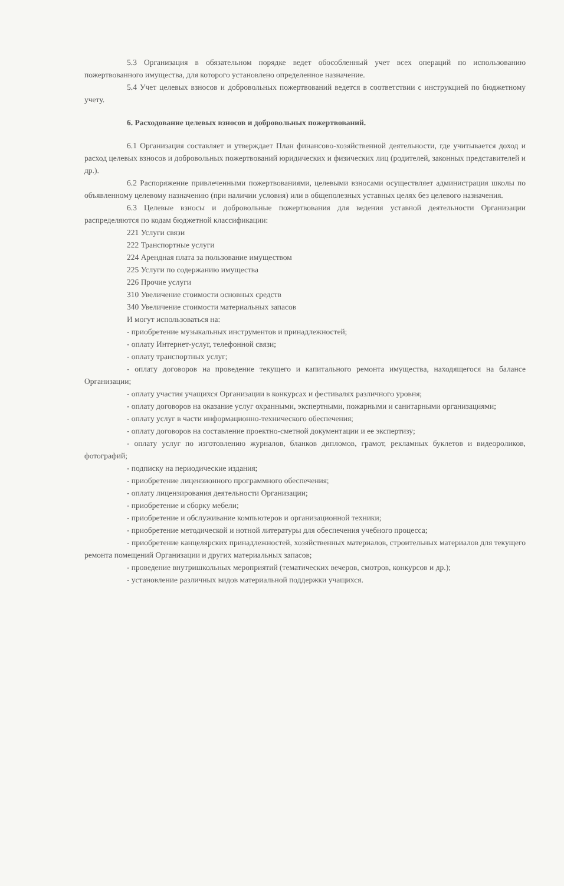5.3 Организация в обязательном порядке ведет обособленный учет всех операций по использованию пожертвованного имущества, для которого установлено определенное назначение.
5.4 Учет целевых взносов и добровольных пожертвований ведется в соответствии с инструкцией по бюджетному учету.
6. Расходование целевых взносов и добровольных пожертвований.
6.1 Организация составляет и утверждает План финансово-хозяйственной деятельности, где учитывается доход и расход целевых взносов и добровольных пожертвований юридических и физических лиц (родителей, законных представителей и др.).
6.2 Распоряжение привлеченными пожертвованиями, целевыми взносами осуществляет администрация школы по объявленному целевому назначению (при наличии условия) или в общеполезных уставных целях без целевого назначения.
6.3 Целевые взносы и добровольные пожертвования для ведения уставной деятельности Организации распределяются по кодам бюджетной классификации:
221 Услуги связи
222 Транспортные услуги
224 Арендная плата за пользование имуществом
225 Услуги по содержанию имущества
226 Прочие услуги
310 Увеличение стоимости основных средств
340 Увеличение стоимости материальных запасов
И могут использоваться на:
- приобретение музыкальных инструментов и принадлежностей;
- оплату Интернет-услуг, телефонной связи;
- оплату транспортных услуг;
- оплату договоров на проведение текущего и капитального ремонта имущества, находящегося на балансе Организации;
- оплату участия учащихся Организации в конкурсах и фестивалях различного уровня;
- оплату договоров на оказание услуг охранными, экспертными, пожарными и санитарными организациями;
- оплату услуг в части информационно-технического обеспечения;
- оплату договоров на составление проектно-сметной документации и ее экспертизу;
- оплату услуг по изготовлению журналов, бланков дипломов, грамот, рекламных буклетов и видеороликов, фотографий;
- подписку на периодические издания;
- приобретение лицензионного программного обеспечения;
- оплату лицензирования деятельности Организации;
- приобретение и сборку мебели;
- приобретение и обслуживание компьютеров и организационной техники;
- приобретение методической и нотной литературы для обеспечения учебного процесса;
- приобретение канцелярских принадлежностей, хозяйственных материалов, строительных материалов для текущего ремонта помещений Организации и других материальных запасов;
- проведение внутришкольных мероприятий (тематических вечеров, смотров, конкурсов и др.);
- установление различных видов материальной поддержки учащихся.